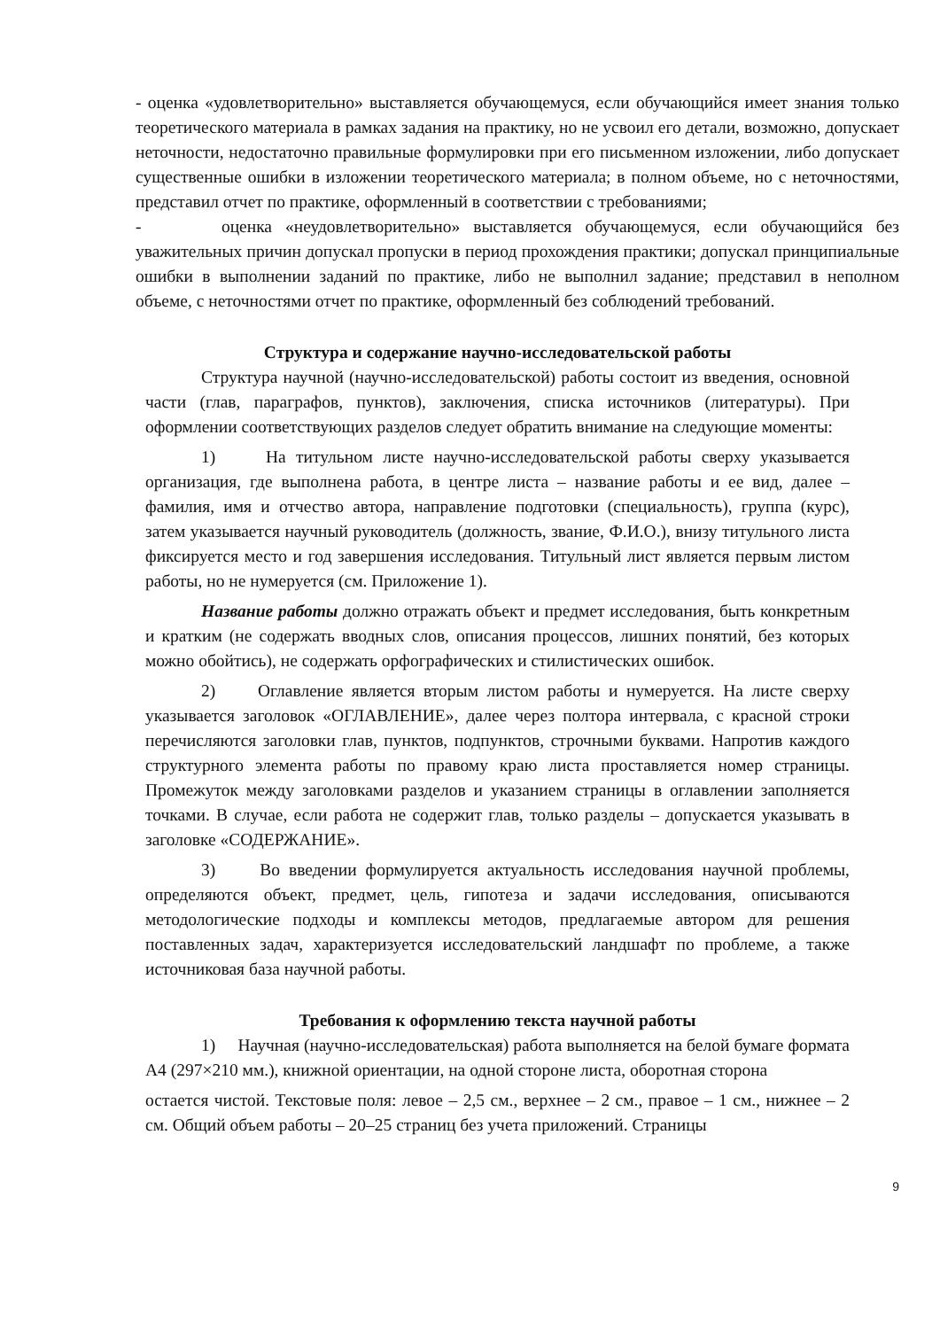- оценка «удовлетворительно» выставляется обучающемуся, если обучающийся имеет знания только теоретического материала в рамках задания на практику, но не усвоил его детали, возможно, допускает неточности, недостаточно правильные формулировки при его письменном изложении, либо допускает существенные ошибки в изложении теоретического материала; в полном объеме, но с неточностями, представил отчет по практике, оформленный в соответствии с требованиями;
- оценка «неудовлетворительно» выставляется обучающемуся, если обучающийся без уважительных причин допускал пропуски в период прохождения практики; допускал принципиальные ошибки в выполнении заданий по практике, либо не выполнил задание; представил в неполном объеме, с неточностями отчет по практике, оформленный без соблюдений требований.
Структура и содержание научно-исследовательской работы
Структура научной (научно-исследовательской) работы состоит из введения, основной части (глав, параграфов, пунктов), заключения, списка источников (литературы). При оформлении соответствующих разделов следует обратить внимание на следующие моменты:
1) На титульном листе научно-исследовательской работы сверху указывается организация, где выполнена работа, в центре листа – название работы и ее вид, далее – фамилия, имя и отчество автора, направление подготовки (специальность), группа (курс), затем указывается научный руководитель (должность, звание, Ф.И.О.), внизу титульного листа фиксируется место и год завершения исследования. Титульный лист является первым листом работы, но не нумеруется (см. Приложение 1).
Название работы должно отражать объект и предмет исследования, быть конкретным и кратким (не содержать вводных слов, описания процессов, лишних понятий, без которых можно обойтись), не содержать орфографических и стилистических ошибок.
2) Оглавление является вторым листом работы и нумеруется. На листе сверху указывается заголовок «ОГЛАВЛЕНИЕ», далее через полтора интервала, с красной строки перечисляются заголовки глав, пунктов, подпунктов, строчными буквами. Напротив каждого структурного элемента работы по правому краю листа проставляется номер страницы. Промежуток между заголовками разделов и указанием страницы в оглавлении заполняется точками. В случае, если работа не содержит глав, только разделы – допускается указывать в заголовке «СОДЕРЖАНИЕ».
3) Во введении формулируется актуальность исследования научной проблемы, определяются объект, предмет, цель, гипотеза и задачи исследования, описываются методологические подходы и комплексы методов, предлагаемые автором для решения поставленных задач, характеризуется исследовательский ландшафт по проблеме, а также источниковая база научной работы.
Требования к оформлению текста научной работы
1) Научная (научно-исследовательская) работа выполняется на белой бумаге формата А4 (297×210 мм.), книжной ориентации, на одной стороне листа, оборотная сторона
остается чистой. Текстовые поля: левое – 2,5 см., верхнее – 2 см., правое – 1 см., нижнее – 2 см. Общий объем работы – 20–25 страниц без учета приложений. Страницы
9